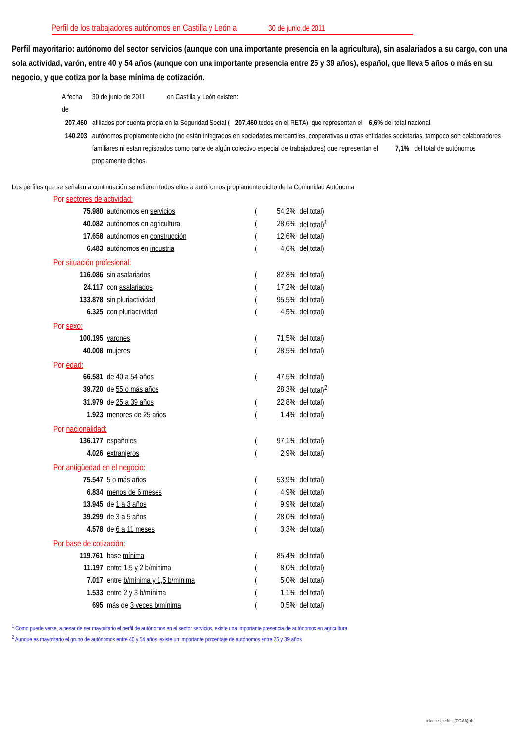Perfil de los trabajadores autónomos en Castilla y León a 30 de junio de 2011
Perfil mayoritario: autónomo del sector servicios (aunque con una importante presencia en la agricultura), sin asalariados a su cargo, con una sola actividad, varón, entre 40 y 54 años (aunque con una importante presencia entre 25 y 39 años), español, que lleva 5 años o más en su negocio, y que cotiza por la base mínima de cotización.
| A fecha de | 30 de junio de 2011 en Castilla y León existen: |
| 207.460 | afiliados por cuenta propia en la Seguridad Social ( 207.460 todos en el RETA) que representan el 6,6% del total nacional. |
| 140.203 | autónomos propiamente dicho (no están integrados en sociedades mercantiles, cooperativas u otras entidades societarias, tampoco son colaboradores familiares ni estan registrados como parte de algún colectivo especial de trabajadores) que representan el 7,1% del total de autónomos propiamente dichos. |
Los perfiles que se señalan a continuación se refieren todos ellos a autónomos propiamente dicho de la Comunidad Autónoma
Por sectores de actividad:
| 75.980 | autónomos en servicios | ( | 54,2% | del total) |
| 40.082 | autónomos en agricultura | ( | 28,6% | del total)<sup>1</sup> |
| 17.658 | autónomos en construcción | ( | 12,6% | del total) |
| 6.483 | autónomos en industria | ( | 4,6% | del total) |
Por situación profesional:
| 116.086 | sin asalariados | ( | 82,8% | del total) |
| 24.117 | con asalariados | ( | 17,2% | del total) |
| 133.878 | sin pluriactividad | ( | 95,5% | del total) |
| 6.325 | con pluriactividad | ( | 4,5% | del total) |
Por sexo:
| 100.195 | varones | ( | 71,5% | del total) |
| 40.008 | mujeres | ( | 28,5% | del total) |
Por edad:
| 66.581 | de 40 a 54 años | ( | 47,5% | del total) |
| 39.720 | de 55 o más años | | 28,3% | del total)<sup>2</sup> |
| 31.979 | de 25 a 39 años | ( | 22,8% | del total) |
| 1.923 | menores de 25 años | ( | 1,4% | del total) |
Por nacionalidad:
| 136.177 | españoles | ( | 97,1% | del total) |
| 4.026 | extranjeros | ( | 2,9% | del total) |
Por antigüedad en el negocio:
| 75.547 | 5 o más años | ( | 53,9% | del total) |
| 6.834 | menos de 6 meses | ( | 4,9% | del total) |
| 13.945 | de 1 a 3 años | ( | 9,9% | del total) |
| 39.299 | de 3 a 5 años | ( | 28,0% | del total) |
| 4.578 | de 6 a 11 meses | ( | 3,3% | del total) |
Por base de cotización:
| 119.761 | base mínima | ( | 85,4% | del total) |
| 11.197 | entre 1,5 y 2 b/minima | ( | 8,0% | del total) |
| 7.017 | entre b/mínima y 1,5 b/mínima | ( | 5,0% | del total) |
| 1.533 | entre 2 y 3 b/mínima | ( | 1,1% | del total) |
| 695 | más de 3 veces b/mínima | ( | 0,5% | del total) |
<sup>1</sup> Como puede verse, a pesar de ser mayoritario el perfil de autónomos en el sector servicios, existe una importante presencia de autónomos en agricultura
<sup>2</sup> Aunque es mayoritario el grupo de autónomos entre 40 y 54 años, existe un importante porcentaje de autónomos entre 25 y 39 años
informes perfiles (CC.AA).xls